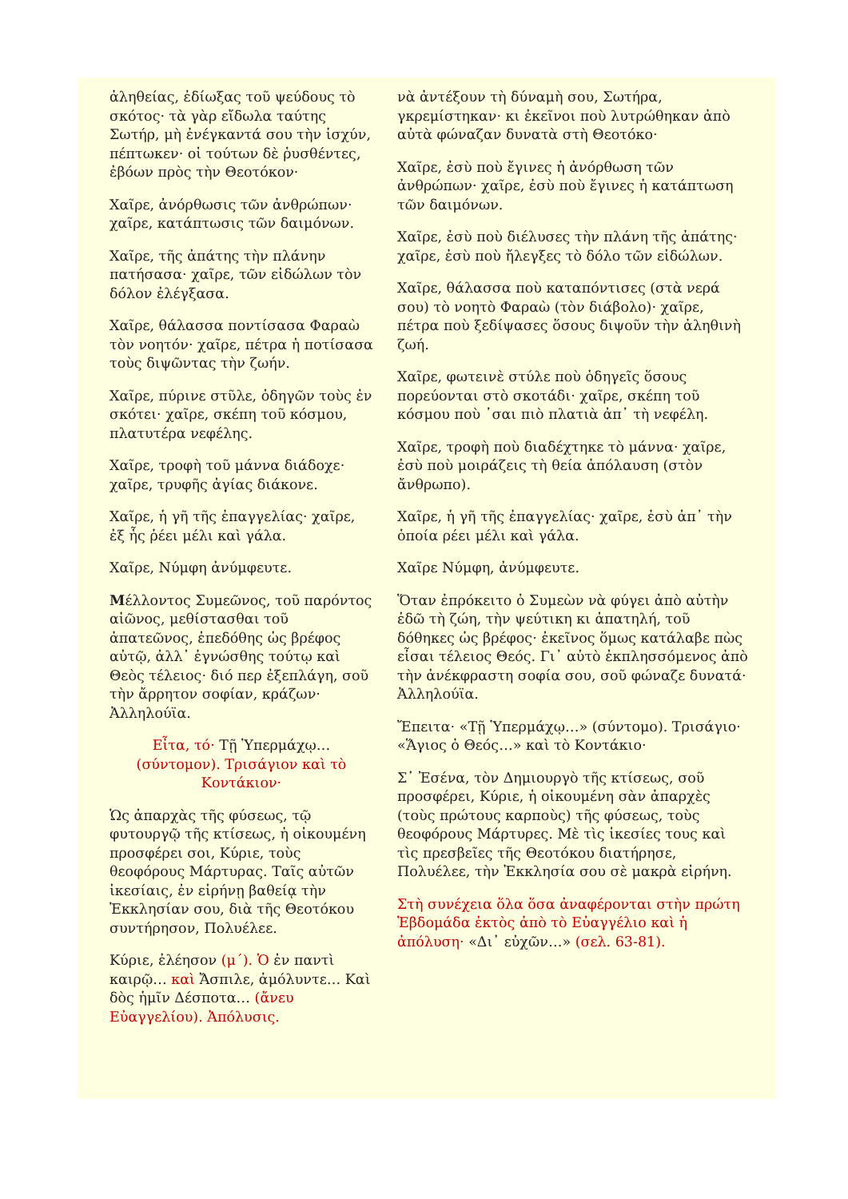ἀληθείας, ἐδίωξας τοῦ ψεύδους τὸ σκότος· τὰ γὰρ εἴδωλα ταύτης Σωτήρ, μὴ ἐνέγκαντά σου τὴν ἰσχύν, πέπτωκεν· οἱ τούτων δὲ ῥυσθέντες, ἐβόων πρὸς τὴν Θεοτόκον·
Χαῖρε, ἀνόρθωσις τῶν ἀνθρώπων· χαῖρε, κατάπτωσις τῶν δαιμόνων.
Χαῖρε, τῆς ἀπάτης τὴν πλάνην πατήσασα· χαῖρε, τῶν εἰδώλων τὸν δόλον ἐλέγξασα.
Χαῖρε, θάλασσα ποντίσασα Φαραὼ τὸν νοητόν· χαῖρε, πέτρα ἡ ποτίσασα τοὺς διψῶντας τὴν ζωήν.
Χαῖρε, πύρινε στῦλε, ὁδηγῶν τοὺς ἐν σκότει· χαῖρε, σκέπη τοῦ κόσμου, πλατυτέρα νεφέλης.
Χαῖρε, τροφὴ τοῦ μάννα διάδοχε· χαῖρε, τρυφῆς ἁγίας διάκονε.
Χαῖρε, ἡ γῆ τῆς ἐπαγγελίας· χαῖρε, ἐξ ἧς ῥέει μέλι καὶ γάλα.
Χαῖρε, Νύμφη ἀνύμφευτε.
Μέλλοντος Συμεῶνος, τοῦ παρόντος αἰῶνος, μεθίστασθαι τοῦ ἀπατεῶνος, ἐπεδόθης ὡς βρέφος αὐτῷ, ἀλλ᾽ ἐγνώσθης τούτῳ καὶ Θεὸς τέλειος· διό περ ἐξεπλάγη, σοῦ τὴν ἄρρητον σοφίαν, κράζων· Ἀλληλούϊα.
Εἶτα, τό· Τῇ Ὑπερμάχῳ… (σύντομον). Τρισάγιον καὶ τὸ Κοντάκιον·
Ὡς ἀπαρχὰς τῆς φύσεως, τῷ φυτουργῷ τῆς κτίσεως, ἡ οἰκουμένη προσφέρει σοι, Κύριε, τοὺς θεοφόρους Μάρτυρας. Ταῖς αὐτῶν ἱκεσίαις, ἐν εἰρήνῃ βαθείᾳ τὴν Ἐκκλησίαν σου, διὰ τῆς Θεοτόκου συντήρησον, Πολυέλεε.
Κύριε, ἐλέησον (μ΄). Ὁ ἐν παντὶ καιρῷ… καὶ Ἄσπιλε, ἀμόλυντε… Καὶ δὸς ἡμῖν Δέσποτα… (ἄνευ Εὐαγγελίου). Ἀπόλυσις.
νὰ ἀντέξουν τὴ δύναμὴ σου, Σωτήρα, γκρεμίστηκαν· κι ἐκεῖνοι ποὺ λυτρώθηκαν ἀπὸ αὐτὰ φώναζαν δυνατὰ στὴ Θεοτόκο·
Χαῖρε, ἐσὺ ποὺ ἔγινες ἡ ἀνόρθωση τῶν ἀνθρώπων· χαῖρε, ἐσὺ ποὺ ἔγινες ἡ κατάπτωση τῶν δαιμόνων.
Χαῖρε, ἐσὺ ποὺ διέλυσες τὴν πλάνη τῆς ἀπάτης· χαῖρε, ἐσὺ ποὺ ἤλεγξες τὸ δόλο τῶν εἰδώλων.
Χαῖρε, θάλασσα ποὺ καταπόντισες (στὰ νερά σου) τὸ νοητὸ Φαραὼ (τὸν διάβολο)· χαῖρε, πέτρα ποὺ ξεδίψασες ὅσους διψοῦν τὴν ἀληθινὴ ζωή.
Χαῖρε, φωτεινὲ στύλε ποὺ ὁδηγεῖς ὅσους πορεύονται στὸ σκοτάδι· χαῖρε, σκέπη τοῦ κόσμου ποὺ ᾽σαι πιὸ πλατιὰ ἀπ᾽ τὴ νεφέλη.
Χαῖρε, τροφὴ ποὺ διαδέχτηκε τὸ μάννα· χαῖρε, ἐσὺ ποὺ μοιράζεις τὴ θεία ἀπόλαυση (στὸν ἄνθρωπο).
Χαῖρε, ἡ γῆ τῆς ἐπαγγελίας· χαῖρε, ἐσὺ ἀπ᾽ τὴν ὁποία ρέει μέλι καὶ γάλα.
Χαῖρε Νύμφη, ἀνύμφευτε.
Ὅταν ἐπρόκειτο ὁ Συμεὼν νὰ φύγει ἀπὸ αὐτὴν ἐδῶ τὴ ζώη, τὴν ψεύτικη κι ἀπατηλή, τοῦ δόθηκες ὡς βρέφος· ἐκεῖνος ὅμως κατάλαβε πὼς εἶσαι τέλειος Θεός. Γι᾽ αὐτὸ ἐκπλησσόμενος ἀπὸ τὴν ἀνέκφραστη σοφία σου, σοῦ φώναζε δυνατά· Ἀλληλούϊα.
Ἔπειτα· «Τῇ Ὑπερμάχῳ…» (σύντομο). Τρισάγιο· «Ἅγιος ὁ Θεός…» καὶ τὸ Κοντάκιο·
Σ᾽ Ἐσένα, τὸν Δημιουργὸ τῆς κτίσεως, σοῦ προσφέρει, Κύριε, ἡ οἰκουμένη σὰν ἀπαρχὲς (τοὺς πρώτους καρποὺς) τῆς φύσεως, τοὺς θεοφόρους Μάρτυρες. Μὲ τὶς ἱκεσίες τους καὶ τὶς πρεσβεῖες τῆς Θεοτόκου διατήρησε, Πολυέλεε, τὴν Ἐκκλησία σου σὲ μακρὰ εἰρήνη.
Στὴ συνέχεια ὅλα ὅσα ἀναφέρονται στὴν πρώτη Ἑβδομάδα ἐκτὸς ἀπὸ τὸ Εὐαγγέλιο καὶ ἡ ἀπόλυση· «Δι᾽ εὐχῶν…» (σελ. 63-81).